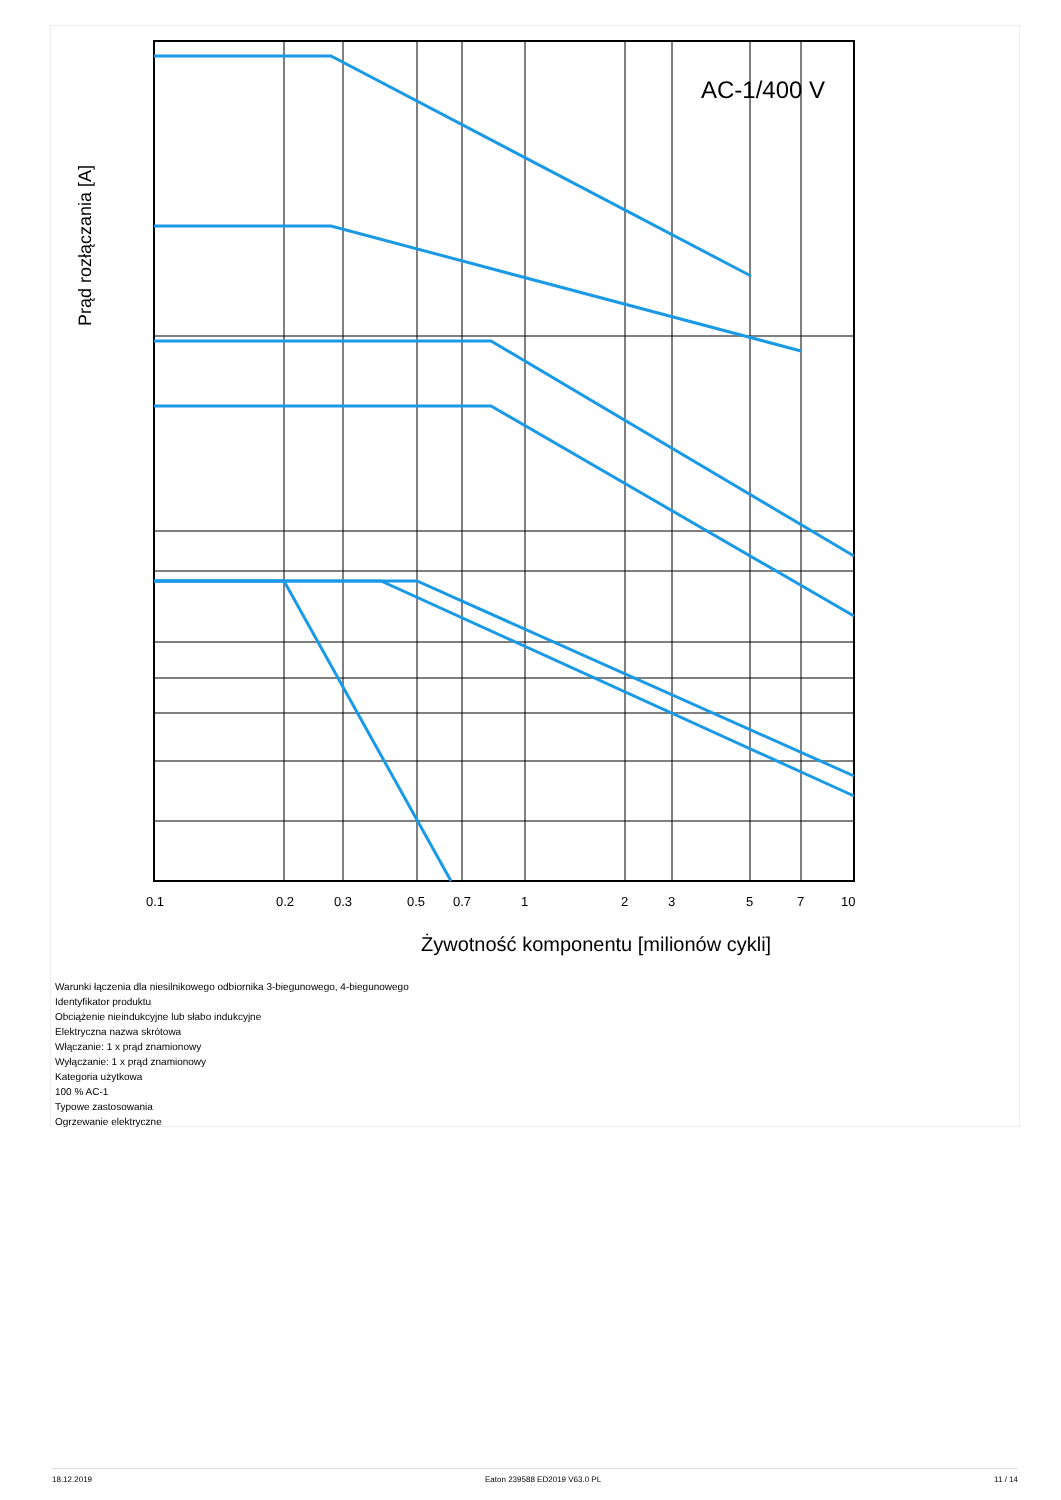AC-1/400 V
Prąd rozłączania [A]
0.1
0.2
0.3
0.5
0.7
1
2
3
5
7
10
Żywotność komponentu [milionów cykli]
Warunki łączenia dla niesilnikowego odbiornika 3-biegunowego, 4-biegunowego
Identyfikator produktu
Obciążenie nieindukcyjne lub słabo indukcyjne
Elektryczna nazwa skrótowa
Włączanie: 1 x prąd znamionowy
Wyłączanie: 1 x prąd znamionowy
Kategoria użytkowa
100 % AC-1
Typowe zastosowania
Ogrzewanie elektryczne
18.12.2019 Eaton 239588 ED2019 V63.0 PL 11 / 14